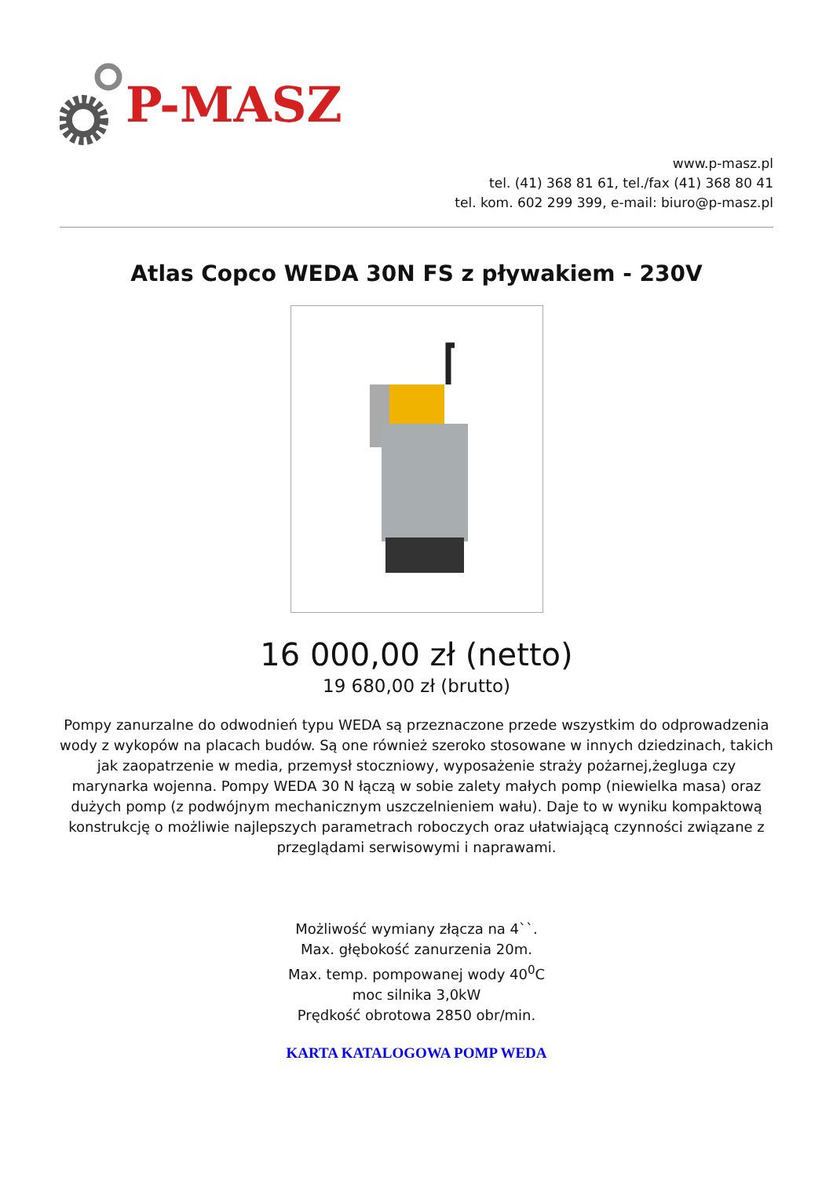P-MASZ
www.p-masz.pl
tel. (41) 368 81 61, tel./fax (41) 368 80 41
tel. kom. 602 299 399, e-mail: biuro@p-masz.pl
Atlas Copco WEDA 30N FS z pływakiem - 230V
16 000,00 zł (netto)
19 680,00 zł (brutto)
Pompy zanurzalne do odwodnień typu WEDA są przeznaczone przede wszystkim do odprowadzenia wody z wykopów na placach budów. Są one również szeroko stosowane w innych dziedzinach, takich jak zaopatrzenie w media, przemysł stoczniowy, wyposażenie straży pożarnej,żegluga czy marynarka wojenna. Pompy WEDA 30 N łączą w sobie zalety małych pomp (niewielka masa) oraz dużych pomp (z podwójnym mechanicznym uszczelnieniem wału). Daje to w wyniku kompaktową konstrukcję o możliwie najlepszych parametrach roboczych oraz ułatwiającą czynności związane z przeglądami serwisowymi i naprawami.
Możliwość wymiany złącza na 4``.
Max. głębokość zanurzenia 20m.
Max. temp. pompowanej wody 40<sup>0</sup>C
moc silnika 3,0kW
Prędkość obrotowa 2850 obr/min.
KARTA KATALOGOWA POMP WEDA